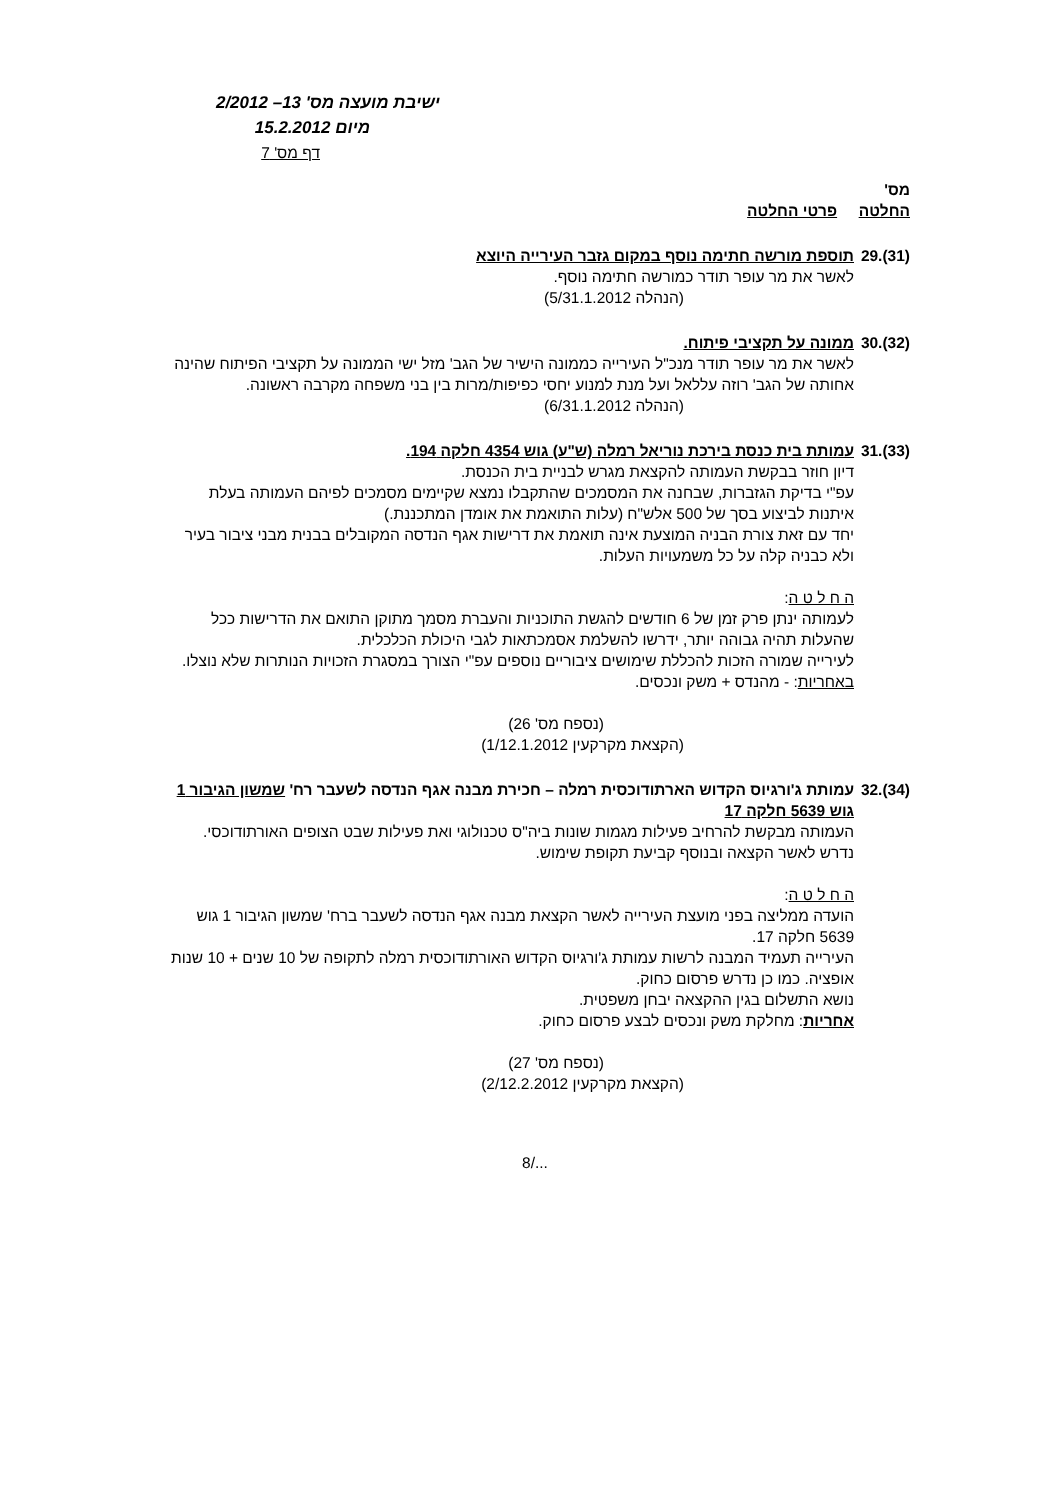ישיבת מועצה מס' 13– 2/2012
מיום 15.2.2012
דף מס' 7
מס'
החלטה פרטי החלטה
29.(31)
תוספת מורשה חתימה נוסף במקום גזבר העירייה היוצא
לאשר את מר עופר תודר כמורשה חתימה נוסף.
(הנהלה 5/31.1.2012)
30.(32)
ממונה על תקציבי פיתוח.
לאשר את מר עופר תודר מנכ"ל העירייה כממונה הישיר של הגב' מזל ישי הממונה על תקציבי הפיתוח שהינה אחותה של הגב' רוזה עללאל ועל מנת למנוע יחסי כפיפות/מרות בין בני משפחה מקרבה ראשונה.
(הנהלה 6/31.1.2012)
31.(33)
עמותת בית כנסת בירכת נוריאל רמלה (ש"ע) גוש 4354 חלקה 194.
דיון חוזר בבקשת העמותה להקצאת מגרש לבניית בית הכנסת.
עפ"י בדיקת הגזברות, שבחנה את המסמכים שהתקבלו נמצא שקיימים מסמכים לפיהם העמותה בעלת איתנות לביצוע בסך של 500 אלש"ח (עלות התואמת את אומדן המתכננת.)
יחד עם זאת צורת הבניה המוצעת אינה תואמת את דרישות אגף הנדסה המקובלים בבנית מבני ציבור בעיר ולא כבניה קלה על כל משמעויות העלות.
ה ח ל ט ה:
לעמותה ינתן פרק זמן של 6 חודשים להגשת התוכניות והעברת מסמך מתוקן התואם את הדרישות ככל שהעלות תהיה גבוהה יותר, ידרשו להשלמת אסמכתאות לגבי היכולת הכלכלית.
לעירייה שמורה הזכות להכללת שימושים ציבוריים נוספים עפ"י הצורך במסגרת הזכויות הנותרות שלא נוצלו.
באחריות: - מהנדס + משק ונכסים.
(נספח מס' 26)
(הקצאת מקרקעין 1/12.1.2012)
32.(34)
עמותת ג'ורגיוס הקדוש הארתודוכסית רמלה – חכירת מבנה אגף הנדסה לשעבר רח' שמשון הגיבור 1 גוש 5639 חלקה 17
העמותה מבקשת להרחיב פעילות מגמות שונות ביה"ס טכנולוגי ואת פעילות שבט הצופים האורתודוכסי.
נדרש לאשר הקצאה ובנוסף קביעת תקופת שימוש.
ה ח ל ט ה:
הועדה ממליצה בפני מועצת העירייה לאשר הקצאת מבנה אגף הנדסה לשעבר ברח' שמשון הגיבור 1 גוש 5639 חלקה 17.
העירייה תעמיד המבנה לרשות עמותת ג'ורגיוס הקדוש האורתודוכסית רמלה לתקופה של 10 שנים + 10 שנות אופציה. כמו כן נדרש פרסום כחוק.
נושא התשלום בגין ההקצאה יבחן משפטית.
אחריות: מחלקת משק ונכסים לבצע פרסום כחוק.
(נספח מס' 27)
(הקצאת מקרקעין 2/12.2.2012)
8/...